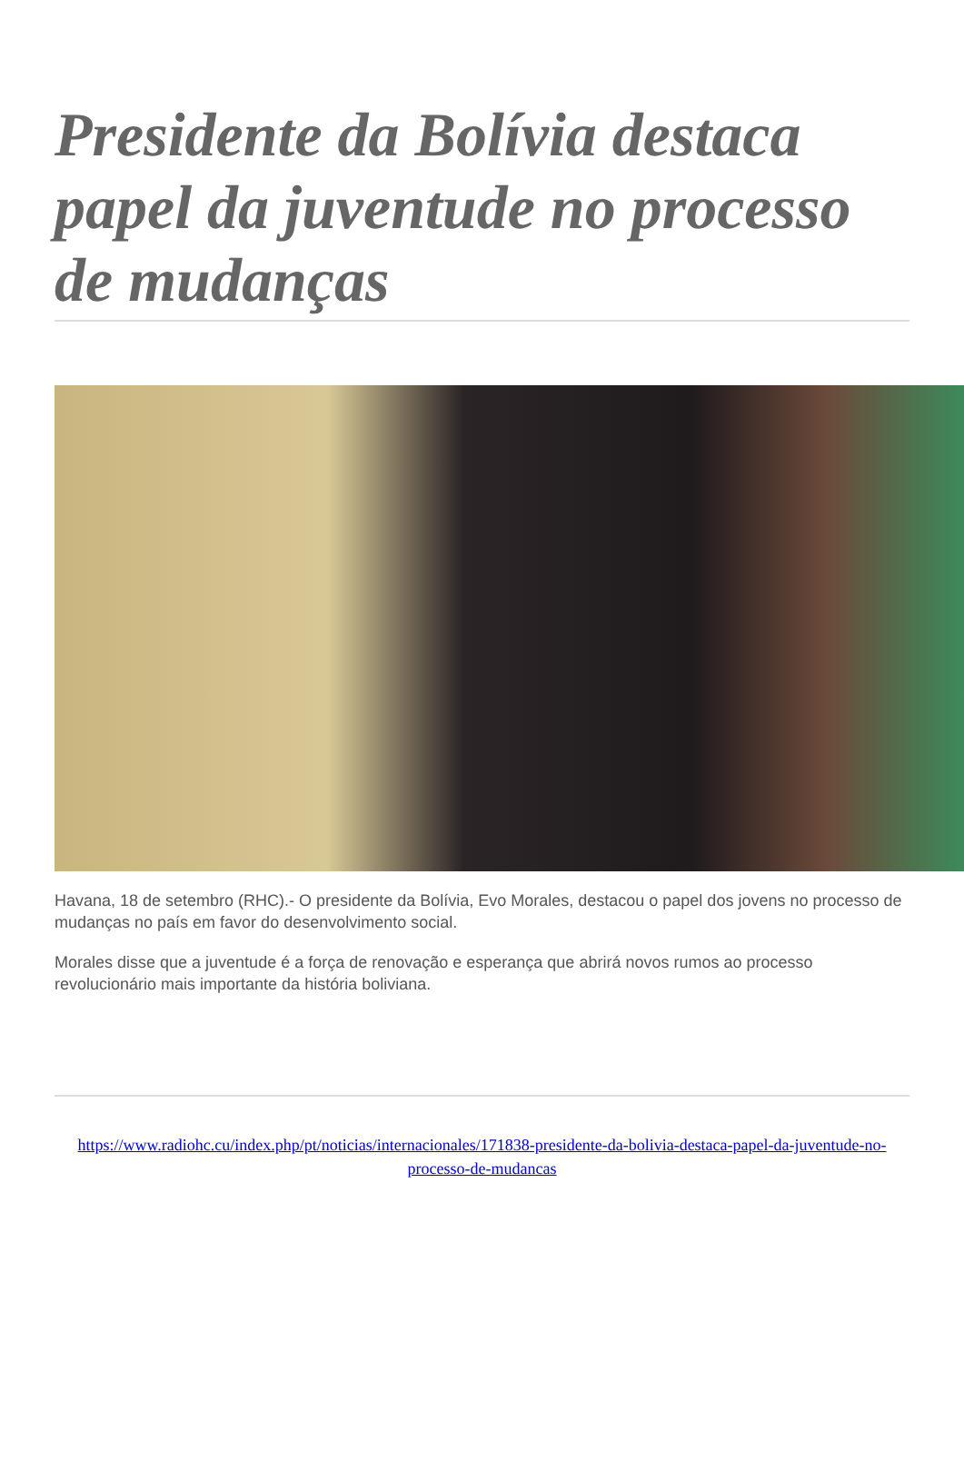Presidente da Bolívia destaca papel da juventude no processo de mudanças
Havana, 18 de setembro (RHC).- O presidente da Bolívia, Evo Morales, destacou o papel dos jovens no processo de mudanças no país em favor do desenvolvimento social.
Morales disse que a juventude é a força de renovação e esperança que abrirá novos rumos ao processo revolucionário mais importante da história boliviana.
https://www.radiohc.cu/index.php/pt/noticias/internacionales/171838-presidente-da-bolivia-destaca-papel-da-juventude-no-processo-de-mudancas